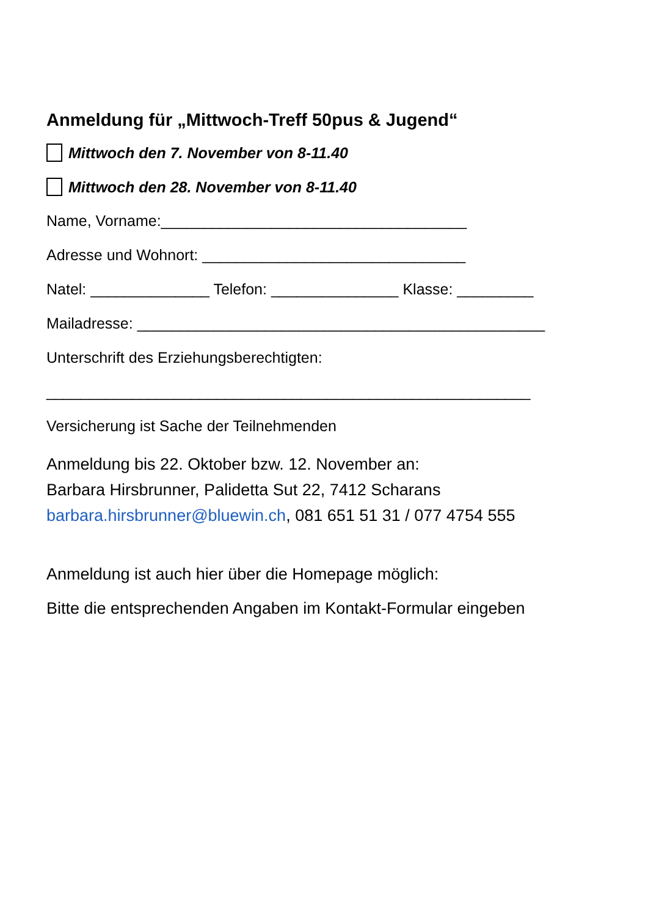Anmeldung für „Mittwoch-Treff 50pus & Jugend“
Mittwoch den 7. November von 8-11.40
Mittwoch den 28. November von 8-11.40
Name, Vorname:____________________________________
Adresse und Wohnort: _______________________________
Natel: ______________ Telefon: _______________ Klasse: _________
Mailadresse: ________________________________________________
Unterschrift des Erziehungsberechtigten:
_________________________________________________________
Versicherung ist Sache der Teilnehmenden
Anmeldung bis 22. Oktober bzw. 12. November an:
Barbara Hirsbrunner, Palidetta Sut 22, 7412 Scharans
barbara.hirsbrunner@bluewin.ch, 081 651 51 31 / 077 4754 555
Anmeldung ist auch hier über die Homepage möglich:
Bitte die entsprechenden Angaben im Kontakt-Formular eingeben